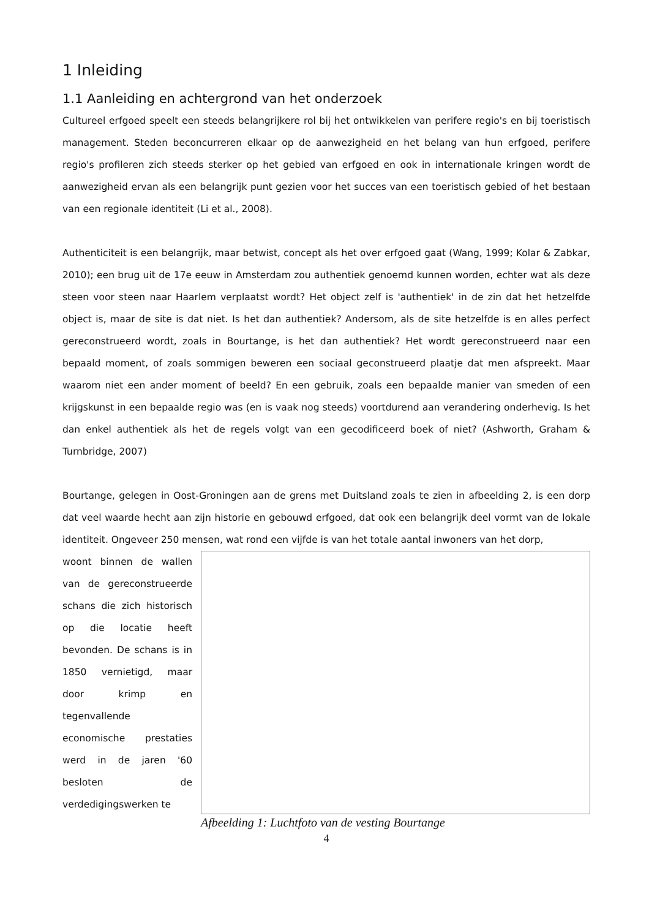1 Inleiding
1.1 Aanleiding en achtergrond van het onderzoek
Cultureel erfgoed speelt een steeds belangrijkere rol bij het ontwikkelen van perifere regio's en bij toeristisch management. Steden beconcurreren elkaar op de aanwezigheid en het belang van hun erfgoed, perifere regio's profileren zich steeds sterker op het gebied van erfgoed en ook in internationale kringen wordt de aanwezigheid ervan als een belangrijk punt gezien voor het succes van een toeristisch gebied of het bestaan van een regionale identiteit (Li et al., 2008).
Authenticiteit is een belangrijk, maar betwist, concept als het over erfgoed gaat (Wang, 1999; Kolar & Zabkar, 2010); een brug uit de 17e eeuw in Amsterdam zou authentiek genoemd kunnen worden, echter wat als deze steen voor steen naar Haarlem verplaatst wordt? Het object zelf is 'authentiek' in de zin dat het hetzelfde object is, maar de site is dat niet. Is het dan authentiek? Andersom, als de site hetzelfde is en alles perfect gereconstrueerd wordt, zoals in Bourtange, is het dan authentiek? Het wordt gereconstrueerd naar een bepaald moment, of zoals sommigen beweren een sociaal geconstrueerd plaatje dat men afspreekt. Maar waarom niet een ander moment of beeld? En een gebruik, zoals een bepaalde manier van smeden of een krijgskunst in een bepaalde regio was (en is vaak nog steeds) voortdurend aan verandering onderhevig. Is het dan enkel authentiek als het de regels volgt van een gecodificeerd boek of niet? (Ashworth, Graham & Turnbridge, 2007)
Bourtange, gelegen in Oost-Groningen aan de grens met Duitsland zoals te zien in afbeelding 2, is een dorp dat veel waarde hecht aan zijn historie en gebouwd erfgoed, dat ook een belangrijk deel vormt van de lokale identiteit. Ongeveer 250 mensen, wat rond een vijfde is van het totale aantal inwoners van het dorp,
woont binnen de wallen van de gereconstrueerde schans die zich historisch op die locatie heeft bevonden. De schans is in 1850 vernietigd, maar door krimp en tegenvallende economische prestaties werd in de jaren '60 besloten de verdedigingswerken te
Afbeelding 1: Luchtfoto van de vesting Bourtange
4